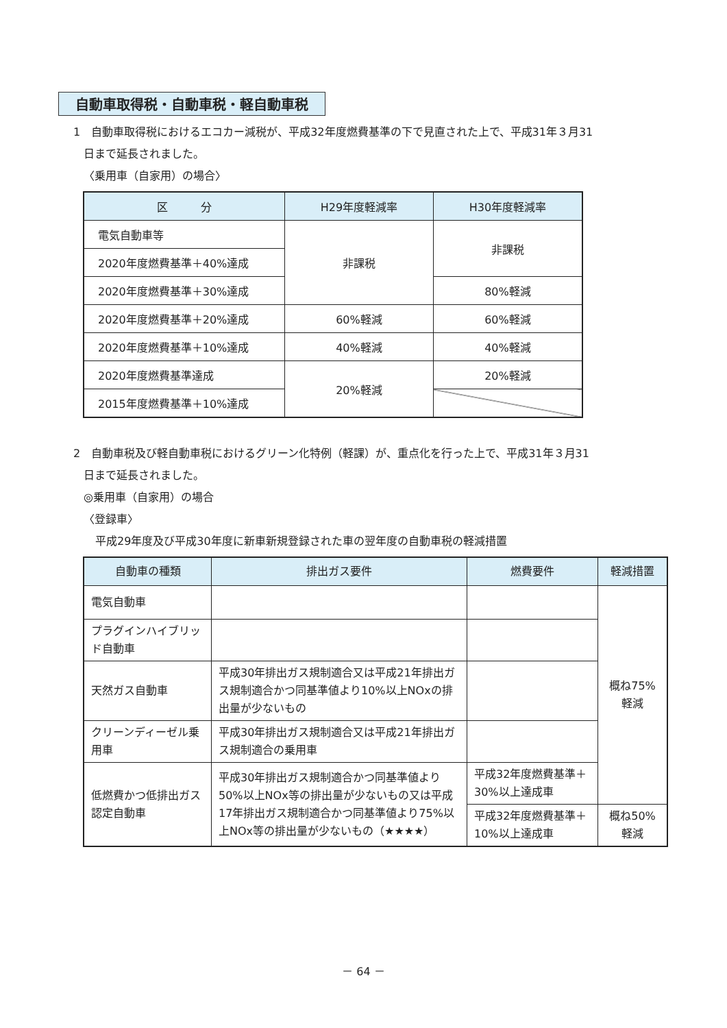自動車取得税・自動車税・軽自動車税
1　自動車取得税におけるエコカー減税が、平成32年度燃費基準の下で見直された上で、平成31年３月31
日まで延長されました。
〈乗用車（自家用）の場合〉
| 区 分 | H29年度軽減率 | H30年度軽減率 |
| --- | --- | --- |
| 電気自動車等 | 非課税 | 非課税 |
| 2020年度燃費基準＋40%達成 | | |
| 2020年度燃費基準＋30%達成 | | 80%軽減 |
| 2020年度燃費基準＋20%達成 | 60%軽減 | 60%軽減 |
| 2020年度燃費基準＋10%達成 | 40%軽減 | 40%軽減 |
| 2020年度燃費基準達成 | 20%軽減 | 20%軽減 |
| 2015年度燃費基準＋10%達成 | | |
2　自動車税及び軽自動車税におけるグリーン化特例（軽課）が、重点化を行った上で、平成31年３月31
日まで延長されました。
◎乗用車（自家用）の場合
〈登録車〉
平成29年度及び平成30年度に新車新規登録された車の翌年度の自動車税の軽減措置
| 自動車の種類 | 排出ガス要件 | 燃費要件 | 軽減措置 |
| --- | --- | --- | --- |
| 電気自動車 | | | 概ね75% 軽減 |
| プラグインハイブリッド自動車 | | | |
| 天然ガス自動車 | 平成30年排出ガス規制適合又は平成21年排出ガス規制適合かつ同基準値より10%以上NOxの排出量が少ないもの | | |
| クリーンディーゼル乗用車 | 平成30年排出ガス規制適合又は平成21年排出ガス規制適合の乗用車 | | |
| 低燃費かつ低排出ガス認定自動車 | 平成30年排出ガス規制適合かつ同基準値より50%以上NOx等の排出量が少ないもの又は平成17年排出ガス規制適合かつ同基準値より75%以上NOx等の排出量が少ないもの（★★★★） | 平成32年度燃費基準＋30%以上達成車 | |
| | | 平成32年度燃費基準＋10%以上達成車 | 概ね50% 軽減 |
－ 64 －